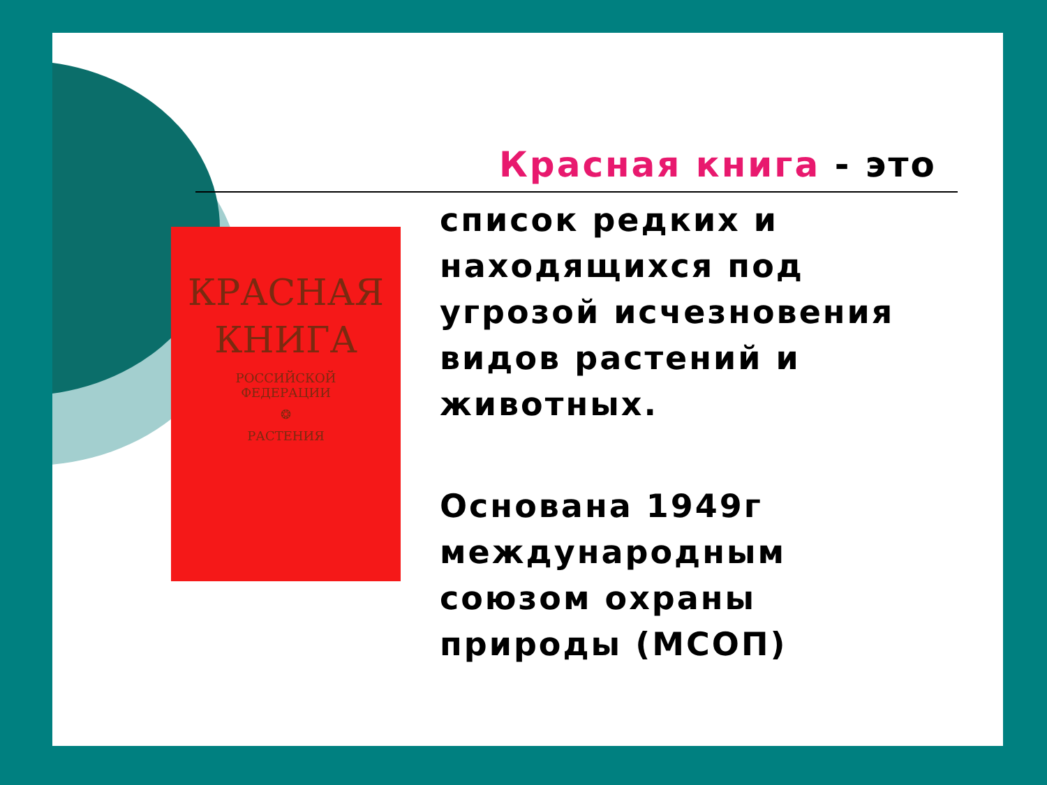Красная книга - это
КРАСНАЯ
КНИГА
РОССИЙСКОЙ
ФЕДЕРАЦИИ
❂
РАСТЕНИЯ
список редких и
находящихся под
угрозой исчезновения
видов растений и
животных.
Основана 1949г
международным
союзом охраны
природы (МСОП)